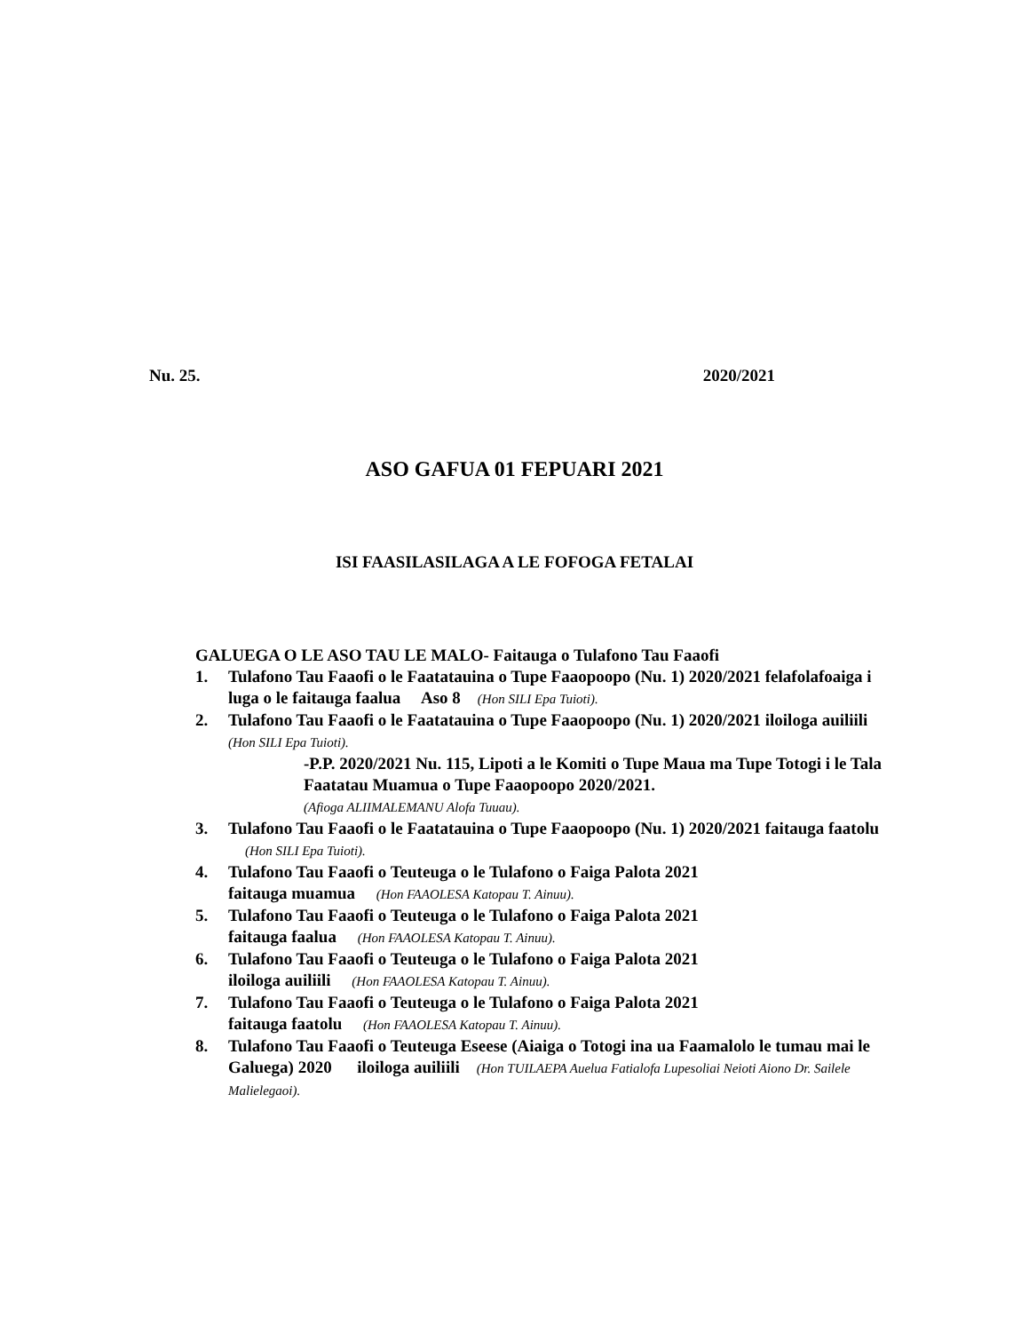Nu. 25. 2020/2021
ASO GAFUA 01 FEPUARI 2021
ISI FAASILASILAGA A LE FOFOGA FETALAI
GALUEGA O LE ASO TAU LE MALO- Faitauga o Tulafono Tau Faaofi
1. Tulafono Tau Faaofi o le Faatatauina o Tupe Faaopoopo (Nu. 1) 2020/2021 felafolafoaiga i luga o le faitauga faalua Aso 8 (Hon SILI Epa Tuioti).
2. Tulafono Tau Faaofi o le Faatatauina o Tupe Faaopoopo (Nu. 1) 2020/2021 iloiloga auiliili (Hon SILI Epa Tuioti).
-P.P. 2020/2021 Nu. 115, Lipoti a le Komiti o Tupe Maua ma Tupe Totogi i le Tala Faatatau Muamua o Tupe Faaopoopo 2020/2021.
(Afioga ALIIMALEMANU Alofa Tuuau).
3. Tulafono Tau Faaofi o le Faatatauina o Tupe Faaopoopo (Nu. 1) 2020/2021 faitauga faatolu (Hon SILI Epa Tuioti).
4. Tulafono Tau Faaofi o Teuteuga o le Tulafono o Faiga Palota 2021
faitauga muamua (Hon FAAOLESA Katopau T. Ainuu).
5. Tulafono Tau Faaofi o Teuteuga o le Tulafono o Faiga Palota 2021
faitauga faalua (Hon FAAOLESA Katopau T. Ainuu).
6. Tulafono Tau Faaofi o Teuteuga o le Tulafono o Faiga Palota 2021
iloiloga auiliili (Hon FAAOLESA Katopau T. Ainuu).
7. Tulafono Tau Faaofi o Teuteuga o le Tulafono o Faiga Palota 2021
faitauga faatolu (Hon FAAOLESA Katopau T. Ainuu).
8. Tulafono Tau Faaofi o Teuteuga Eseese (Aiaiga o Totogi ina ua Faamalolo le tumau mai le Galuega) 2020 iloiloga auiliili (Hon TUILAEPA Auelua Fatialofa Lupesoliai Neioti Aiono Dr. Sailele Malielegaoi).